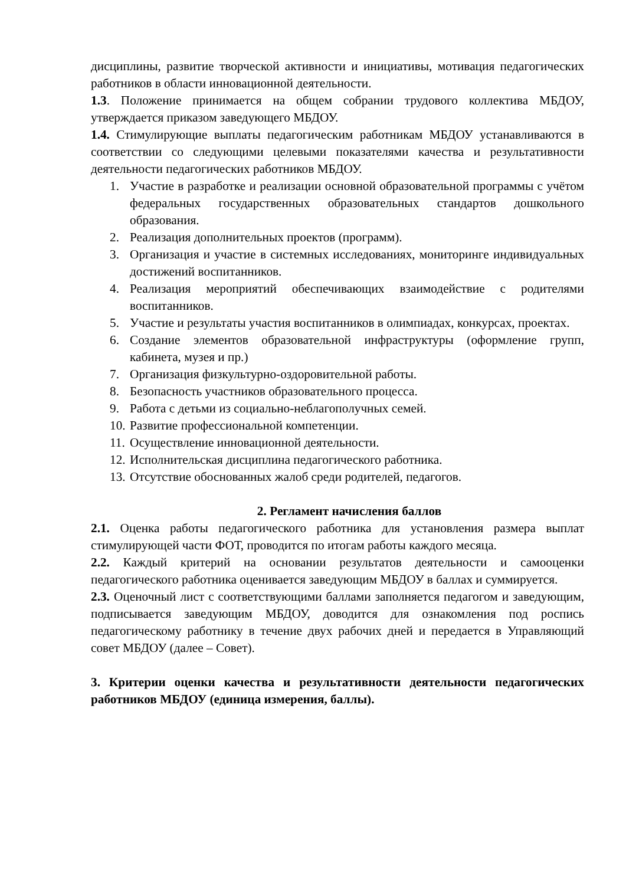дисциплины, развитие творческой активности и инициативы, мотивация педагогических работников в области инновационной деятельности.
1.3. Положение принимается на общем собрании трудового коллектива МБДОУ, утверждается приказом заведующего МБДОУ.
1.4. Стимулирующие выплаты педагогическим работникам МБДОУ устанавливаются в соответствии со следующими целевыми показателями качества и результативности деятельности педагогических работников МБДОУ.
1. Участие в разработке и реализации основной образовательной программы с учётом федеральных государственных образовательных стандартов дошкольного образования.
2. Реализация дополнительных проектов (программ).
3. Организация и участие в системных исследованиях, мониторинге индивидуальных достижений воспитанников.
4. Реализация мероприятий обеспечивающих взаимодействие с родителями воспитанников.
5. Участие и результаты участия воспитанников в олимпиадах, конкурсах, проектах.
6. Создание элементов образовательной инфраструктуры (оформление групп, кабинета, музея и пр.)
7. Организация физкультурно-оздоровительной работы.
8. Безопасность участников образовательного процесса.
9. Работа с детьми из социально-неблагополучных семей.
10.
Развитие профессиональной компетенции.
11.
Осуществление инновационной деятельности.
12.
Исполнительская дисциплина педагогического работника.
13.
Отсутствие обоснованных жалоб среди родителей, педагогов.
2. Регламент начисления баллов
2.1. Оценка работы педагогического работника для установления размера выплат стимулирующей части ФОТ, проводится по итогам работы каждого месяца.
2.2. Каждый критерий на основании результатов деятельности и самооценки педагогического работника оценивается заведующим МБДОУ в баллах и суммируется.
2.3. Оценочный лист с соответствующими баллами заполняется педагогом и заведующим, подписывается заведующим МБДОУ, доводится для ознакомления под роспись педагогическому работнику в течение двух рабочих дней и передается в Управляющий совет МБДОУ (далее – Совет).
3. Критерии оценки качества и результативности деятельности педагогических работников МБДОУ (единица измерения, баллы).